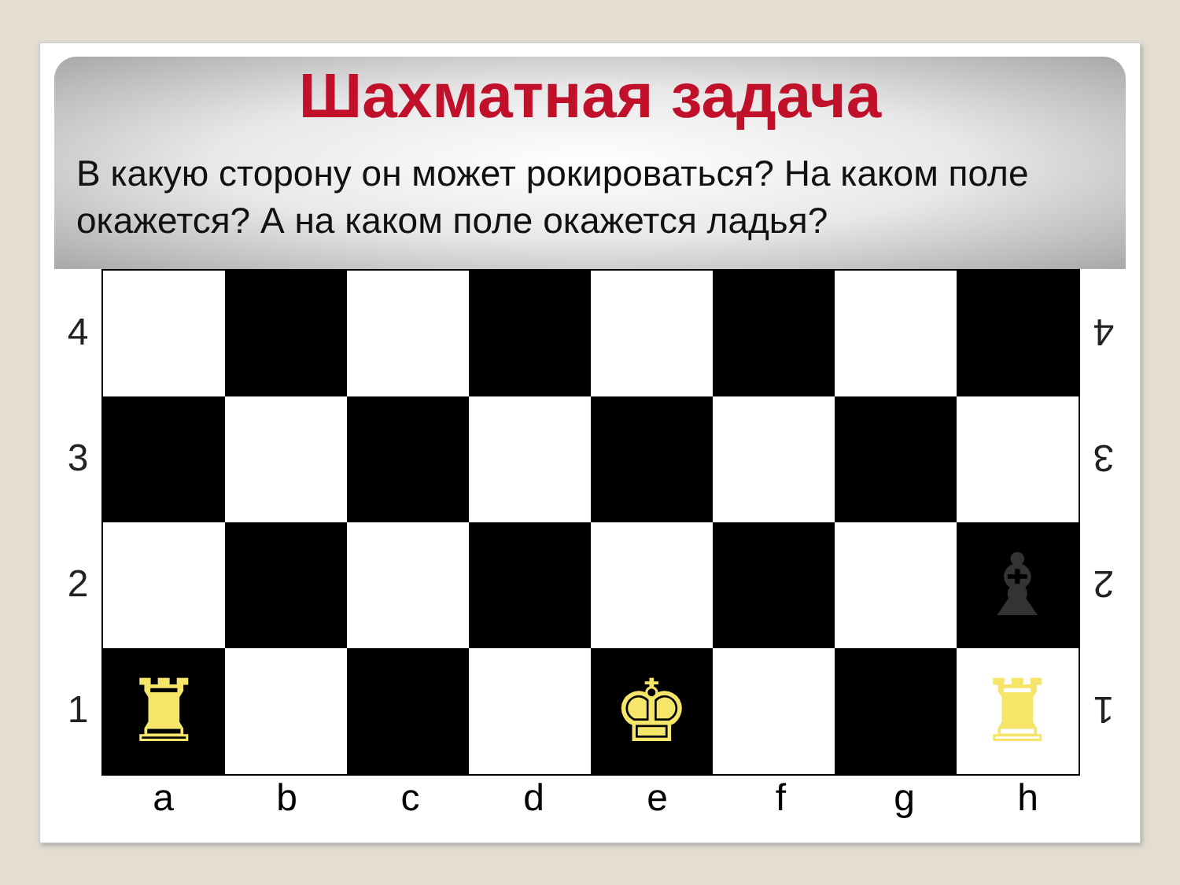Шахматная задача
В какую сторону он может рокироваться? На каком поле окажется? А на каком поле окажется ладья?
4
3
2
1
♝
♜
♚
♜
4
3
2
1
a b c d e f g h